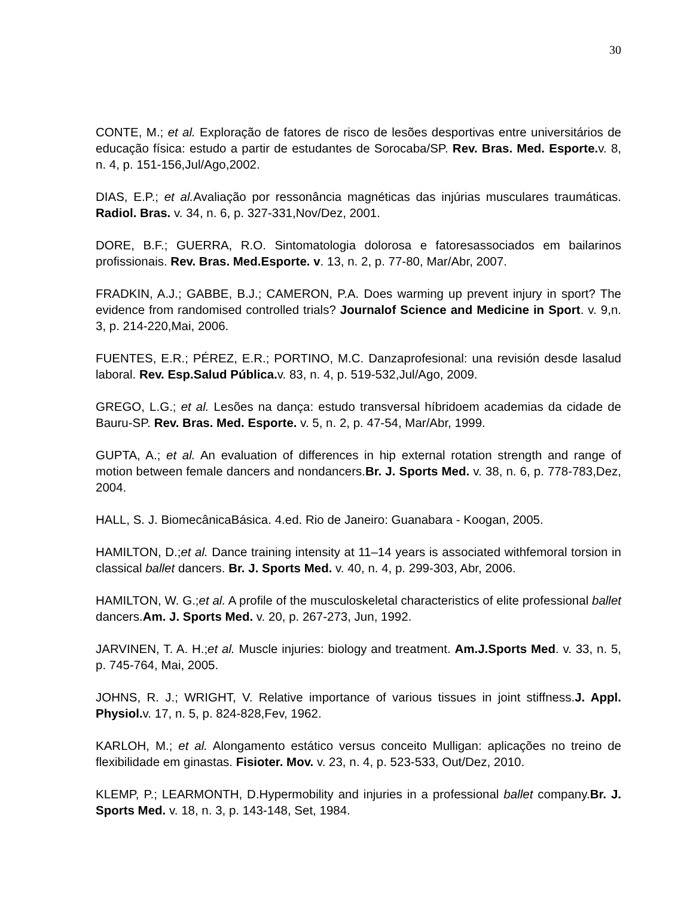30
CONTE, M.; et al. Exploração de fatores de risco de lesões desportivas entre universitários de educação física: estudo a partir de estudantes de Sorocaba/SP. Rev. Bras. Med. Esporte. v. 8, n. 4, p. 151-156,Jul/Ago,2002.
DIAS, E.P.; et al. Avaliação por ressonância magnéticas das injúrias musculares traumáticas. Radiol. Bras. v. 34, n. 6, p. 327-331,Nov/Dez, 2001.
DORE, B.F.; GUERRA, R.O. Sintomatologia dolorosa e fatoresassociados em bailarinos profissionais. Rev. Bras. Med.Esporte. v. 13, n. 2, p. 77-80, Mar/Abr, 2007.
FRADKIN, A.J.; GABBE, B.J.; CAMERON, P.A. Does warming up prevent injury in sport? The evidence from randomised controlled trials? Journalof Science and Medicine in Sport. v. 9,n. 3, p. 214-220,Mai, 2006.
FUENTES, E.R.; PÉREZ, E.R.; PORTINO, M.C. Danzaprofesional: una revisión desde lasalud laboral. Rev. Esp.Salud Pública. v. 83, n. 4, p. 519-532,Jul/Ago, 2009.
GREGO, L.G.; et al. Lesões na dança: estudo transversal híbridoem academias da cidade de Bauru-SP. Rev. Bras. Med. Esporte. v. 5, n. 2, p. 47-54, Mar/Abr, 1999.
GUPTA, A.; et al. An evaluation of differences in hip external rotation strength and range of motion between female dancers and nondancers.Br. J. Sports Med. v. 38, n. 6, p. 778-783,Dez, 2004.
HALL, S. J. BiomecânicaBásica. 4.ed. Rio de Janeiro: Guanabara - Koogan, 2005.
HAMILTON, D.;et al. Dance training intensity at 11–14 years is associated withfemoral torsion in classical ballet dancers. Br. J. Sports Med. v. 40, n. 4, p. 299-303, Abr, 2006.
HAMILTON, W. G.;et al. A profile of the musculoskeletal characteristics of elite professional ballet dancers.Am. J. Sports Med. v. 20, p. 267-273, Jun, 1992.
JARVINEN, T. A. H.;et al. Muscle injuries: biology and treatment. Am.J.Sports Med. v. 33, n. 5, p. 745-764, Mai, 2005.
JOHNS, R. J.; WRIGHT, V. Relative importance of various tissues in joint stiffness.J. Appl. Physiol. v. 17, n. 5, p. 824-828,Fev, 1962.
KARLOH, M.; et al. Alongamento estático versus conceito Mulligan: aplicações no treino de flexibilidade em ginastas. Fisioter. Mov. v. 23, n. 4, p. 523-533, Out/Dez, 2010.
KLEMP, P.; LEARMONTH, D.Hypermobility and injuries in a professional ballet company.Br. J. Sports Med. v. 18, n. 3, p. 143-148, Set, 1984.